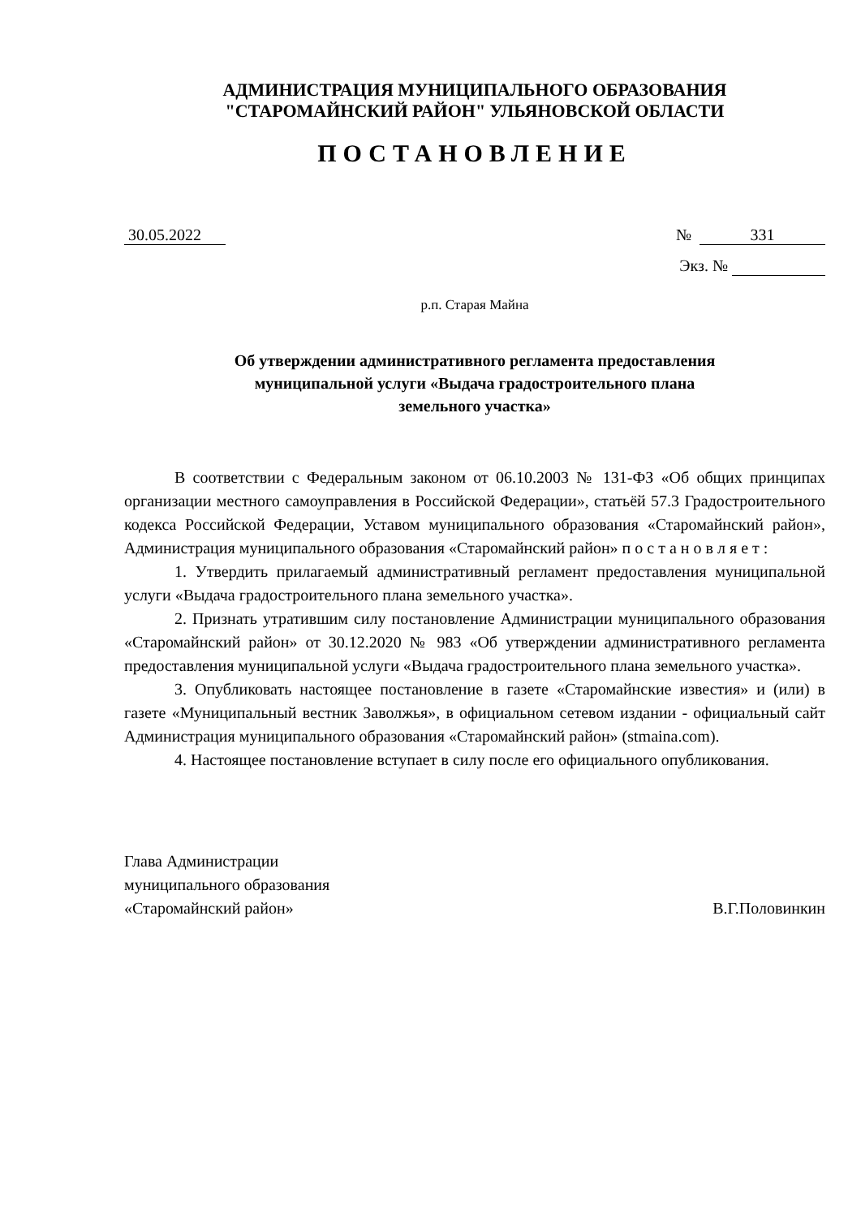АДМИНИСТРАЦИЯ МУНИЦИПАЛЬНОГО ОБРАЗОВАНИЯ
"СТАРОМАЙНСКИЙ РАЙОН" УЛЬЯНОВСКОЙ ОБЛАСТИ
ПОСТАНОВЛЕНИЕ
30.05.2022 № 331
Экз. №
р.п. Старая Майна
Об утверждении административного регламента предоставления
муниципальной услуги «Выдача градостроительного плана
земельного участка»
В соответствии с Федеральным законом от 06.10.2003 № 131-ФЗ «Об общих принципах организации местного самоуправления в Российской Федерации», статьёй 57.3 Градостроительного кодекса Российской Федерации, Уставом муниципального образования «Старомайнский район», Администрация муниципального образования «Старомайнский район» п о с т а н о в л я е т :
1. Утвердить прилагаемый административный регламент предоставления муниципальной услуги «Выдача градостроительного плана земельного участка».
2. Признать утратившим силу постановление Администрации муниципального образования «Старомайнский район» от 30.12.2020 № 983 «Об утверждении административного регламента предоставления муниципальной услуги «Выдача градостроительного плана земельного участка».
3. Опубликовать настоящее постановление в газете «Старомайнские известия» и (или) в газете «Муниципальный вестник Заволжья», в официальном сетевом издании - официальный сайт Администрация муниципального образования «Старомайнский район» (stmaina.com).
4. Настоящее постановление вступает в силу после его официального опубликования.
Глава Администрации
муниципального образования
«Старомайнский район» В.Г.Половинкин